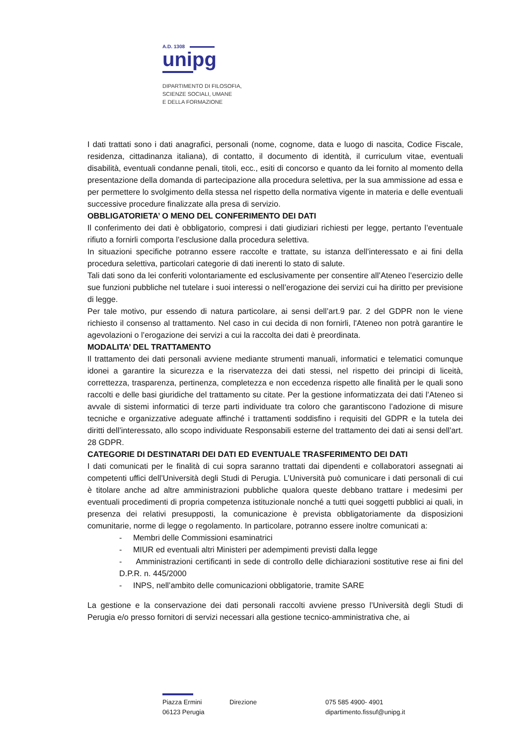A.D. 1308
unipg
DIPARTIMENTO DI FILOSOFIA,
SCIENZE SOCIALI, UMANE
E DELLA FORMAZIONE
I dati trattati sono i dati anagrafici, personali (nome, cognome, data e luogo di nascita, Codice Fiscale, residenza, cittadinanza italiana), di contatto, il documento di identità, il curriculum vitae, eventuali disabilità, eventuali condanne penali, titoli, ecc., esiti di concorso e quanto da lei fornito al momento della presentazione della domanda di partecipazione alla procedura selettiva, per la sua ammissione ad essa e per permettere lo svolgimento della stessa nel rispetto della normativa vigente in materia e delle eventuali successive procedure finalizzate alla presa di servizio.
OBBLIGATORIETA’ O MENO DEL CONFERIMENTO DEI DATI
Il conferimento dei dati è obbligatorio, compresi i dati giudiziari richiesti per legge, pertanto l’eventuale rifiuto a fornirli comporta l’esclusione dalla procedura selettiva.
In situazioni specifiche potranno essere raccolte e trattate, su istanza dell’interessato e ai fini della procedura selettiva, particolari categorie di dati inerenti lo stato di salute.
Tali dati sono da lei conferiti volontariamente ed esclusivamente per consentire all’Ateneo l’esercizio delle sue funzioni pubbliche nel tutelare i suoi interessi o nell’erogazione dei servizi cui ha diritto per previsione di legge.
Per tale motivo, pur essendo di natura particolare, ai sensi dell’art.9 par. 2 del GDPR non le viene richiesto il consenso al trattamento. Nel caso in cui decida di non fornirli, l'Ateneo non potrà garantire le agevolazioni o l’erogazione dei servizi a cui la raccolta dei dati è preordinata.
MODALITA’ DEL TRATTAMENTO
Il trattamento dei dati personali avviene mediante strumenti manuali, informatici e telematici comunque idonei a garantire la sicurezza e la riservatezza dei dati stessi, nel rispetto dei principi di liceità, correttezza, trasparenza, pertinenza, completezza e non eccedenza rispetto alle finalità per le quali sono raccolti e delle basi giuridiche del trattamento su citate. Per la gestione informatizzata dei dati l’Ateneo si avvale di sistemi informatici di terze parti individuate tra coloro che garantiscono l’adozione di misure tecniche e organizzative adeguate affinché i trattamenti soddisfino i requisiti del GDPR e la tutela dei diritti dell’interessato, allo scopo individuate Responsabili esterne del trattamento dei dati ai sensi dell’art. 28 GDPR.
CATEGORIE DI DESTINATARI DEI DATI ED EVENTUALE TRASFERIMENTO DEI DATI
I dati comunicati per le finalità di cui sopra saranno trattati dai dipendenti e collaboratori assegnati ai competenti uffici dell’Università degli Studi di Perugia. L’Università può comunicare i dati personali di cui è titolare anche ad altre amministrazioni pubbliche qualora queste debbano trattare i medesimi per eventuali procedimenti di propria competenza istituzionale nonché a tutti quei soggetti pubblici ai quali, in presenza dei relativi presupposti, la comunicazione è prevista obbligatoriamente da disposizioni comunitarie, norme di legge o regolamento. In particolare, potranno essere inoltre comunicati a:
- Membri delle Commissioni esaminatrici
- MIUR ed eventuali altri Ministeri per adempimenti previsti dalla legge
- Amministrazioni certificanti in sede di controllo delle dichiarazioni sostitutive rese ai fini del D.P.R. n. 445/2000
- INPS, nell’ambito delle comunicazioni obbligatorie, tramite SARE
La gestione e la conservazione dei dati personali raccolti avviene presso l’Università degli Studi di Perugia e/o presso fornitori di servizi necessari alla gestione tecnico-amministrativa che, ai
Piazza Ermini
06123 Perugia
Direzione 075 585 4900- 4901
dipartimento.fissuf@unipg.it